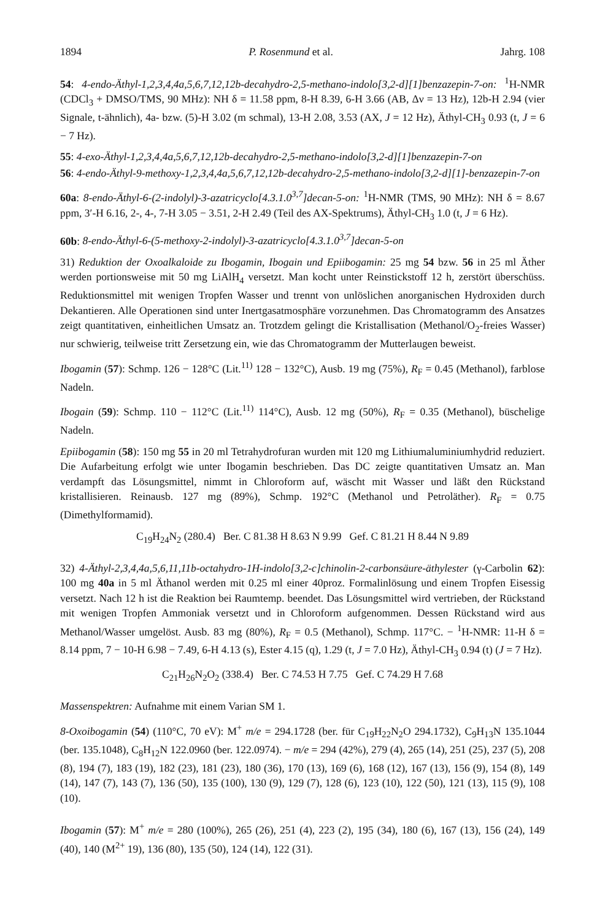1894 P. Rosenmund et al. Jahrg. 108
54: 4-endo-Äthyl-1,2,3,4,4a,5,6,7,12,12b-decahydro-2,5-methano-indolo[3,2-d][1]benzazepin-7-on: <sup>1</sup>H-NMR (CDCl<sub>3</sub> + DMSO/TMS, 90 MHz): NH δ = 11.58 ppm, 8-H 8.39, 6-H 3.66 (AB, Δν = 13 Hz), 12b-H 2.94 (vier Signale, t-ähnlich), 4a- bzw. (5)-H 3.02 (m schmal), 13-H 2.08, 3.53 (AX, J = 12 Hz), Äthyl-CH<sub>3</sub> 0.93 (t, J = 6 − 7 Hz).
55: 4-exo-Äthyl-1,2,3,4,4a,5,6,7,12,12b-decahydro-2,5-methano-indolo[3,2-d][1]benzazepin-7-on
56: 4-endo-Äthyl-9-methoxy-1,2,3,4,4a,5,6,7,12,12b-decahydro-2,5-methano-indolo[3,2-d][1]-benzazepin-7-on
60a: 8-endo-Äthyl-6-(2-indolyl)-3-azatricyclo[4.3.1.0<sup>3,7</sup>]decan-5-on: <sup>1</sup>H-NMR (TMS, 90 MHz): NH δ = 8.67 ppm, 3′-H 6.16, 2-, 4-, 7-H 3.05 − 3.51, 2-H 2.49 (Teil des AX-Spektrums), Äthyl-CH<sub>3</sub> 1.0 (t, J = 6 Hz).
60b: 8-endo-Äthyl-6-(5-methoxy-2-indolyl)-3-azatricyclo[4.3.1.0<sup>3,7</sup>]decan-5-on
31) Reduktion der Oxoalkaloide zu Ibogamin, Ibogain und Epiibogamin: 25 mg 54 bzw. 56 in 25 ml Äther werden portionsweise mit 50 mg LiAlH<sub>4</sub> versetzt. Man kocht unter Reinstickstoff 12 h, zerstört überschüss. Reduktionsmittel mit wenigen Tropfen Wasser und trennt von unlöslichen anorganischen Hydroxiden durch Dekantieren. Alle Operationen sind unter Inertgasatmosphäre vorzunehmen. Das Chromatogramm des Ansatzes zeigt quantitativen, einheitlichen Umsatz an. Trotzdem gelingt die Kristallisation (Methanol/O<sub>2</sub>-freies Wasser) nur schwierig, teilweise tritt Zersetzung ein, wie das Chromatogramm der Mutterlaugen beweist.
Ibogamin (57): Schmp. 126 − 128°C (Lit.<sup>11)</sup> 128 − 132°C), Ausb. 19 mg (75%), R<sub>F</sub> = 0.45 (Methanol), farblose Nadeln.
Ibogain (59): Schmp. 110 − 112°C (Lit.<sup>11)</sup> 114°C), Ausb. 12 mg (50%), R<sub>F</sub> = 0.35 (Methanol), büschelige Nadeln.
Epiibogamin (58): 150 mg 55 in 20 ml Tetrahydrofuran wurden mit 120 mg Lithiumaluminiumhydrid reduziert. Die Aufarbeitung erfolgt wie unter Ibogamin beschrieben. Das DC zeigte quantitativen Umsatz an. Man verdampft das Lösungsmittel, nimmt in Chloroform auf, wäscht mit Wasser und läßt den Rückstand kristallisieren. Reinausb. 127 mg (89%), Schmp. 192°C (Methanol und Petroläther). R<sub>F</sub> = 0.75 (Dimethylformamid).
C<sub>19</sub>H<sub>24</sub>N<sub>2</sub> (280.4) Ber. C 81.38 H 8.63 N 9.99 Gef. C 81.21 H 8.44 N 9.89
32) 4-Äthyl-2,3,4,4a,5,6,11,11b-octahydro-1H-indolo[3,2-c]chinolin-2-carbonsäure-äthylester (γ-Carbolin 62): 100 mg 40a in 5 ml Äthanol werden mit 0.25 ml einer 40proz. Formalinlösung und einem Tropfen Eisessig versetzt. Nach 12 h ist die Reaktion bei Raumtemp. beendet. Das Lösungsmittel wird vertrieben, der Rückstand mit wenigen Tropfen Ammoniak versetzt und in Chloroform aufgenommen. Dessen Rückstand wird aus Methanol/Wasser umgelöst. Ausb. 83 mg (80%), R<sub>F</sub> = 0.5 (Methanol), Schmp. 117°C. − <sup>1</sup>H-NMR: 11-H δ = 8.14 ppm, 7 − 10-H 6.98 − 7.49, 6-H 4.13 (s), Ester 4.15 (q), 1.29 (t, J = 7.0 Hz), Äthyl-CH<sub>3</sub> 0.94 (t) (J = 7 Hz).
C<sub>21</sub>H<sub>26</sub>N<sub>2</sub>O<sub>2</sub> (338.4) Ber. C 74.53 H 7.75 Gef. C 74.29 H 7.68
Massenspektren: Aufnahme mit einem Varian SM 1.
8-Oxoibogamin (54) (110°C, 70 eV): M<sup>+</sup> m/e = 294.1728 (ber. für C<sub>19</sub>H<sub>22</sub>N<sub>2</sub>O 294.1732), C<sub>9</sub>H<sub>13</sub>N 135.1044 (ber. 135.1048), C<sub>8</sub>H<sub>12</sub>N 122.0960 (ber. 122.0974). − m/e = 294 (42%), 279 (4), 265 (14), 251 (25), 237 (5), 208 (8), 194 (7), 183 (19), 182 (23), 181 (23), 180 (36), 170 (13), 169 (6), 168 (12), 167 (13), 156 (9), 154 (8), 149 (14), 147 (7), 143 (7), 136 (50), 135 (100), 130 (9), 129 (7), 128 (6), 123 (10), 122 (50), 121 (13), 115 (9), 108 (10).
Ibogamin (57): M<sup>+</sup> m/e = 280 (100%), 265 (26), 251 (4), 223 (2), 195 (34), 180 (6), 167 (13), 156 (24), 149 (40), 140 (M<sup>2+</sup> 19), 136 (80), 135 (50), 124 (14), 122 (31).